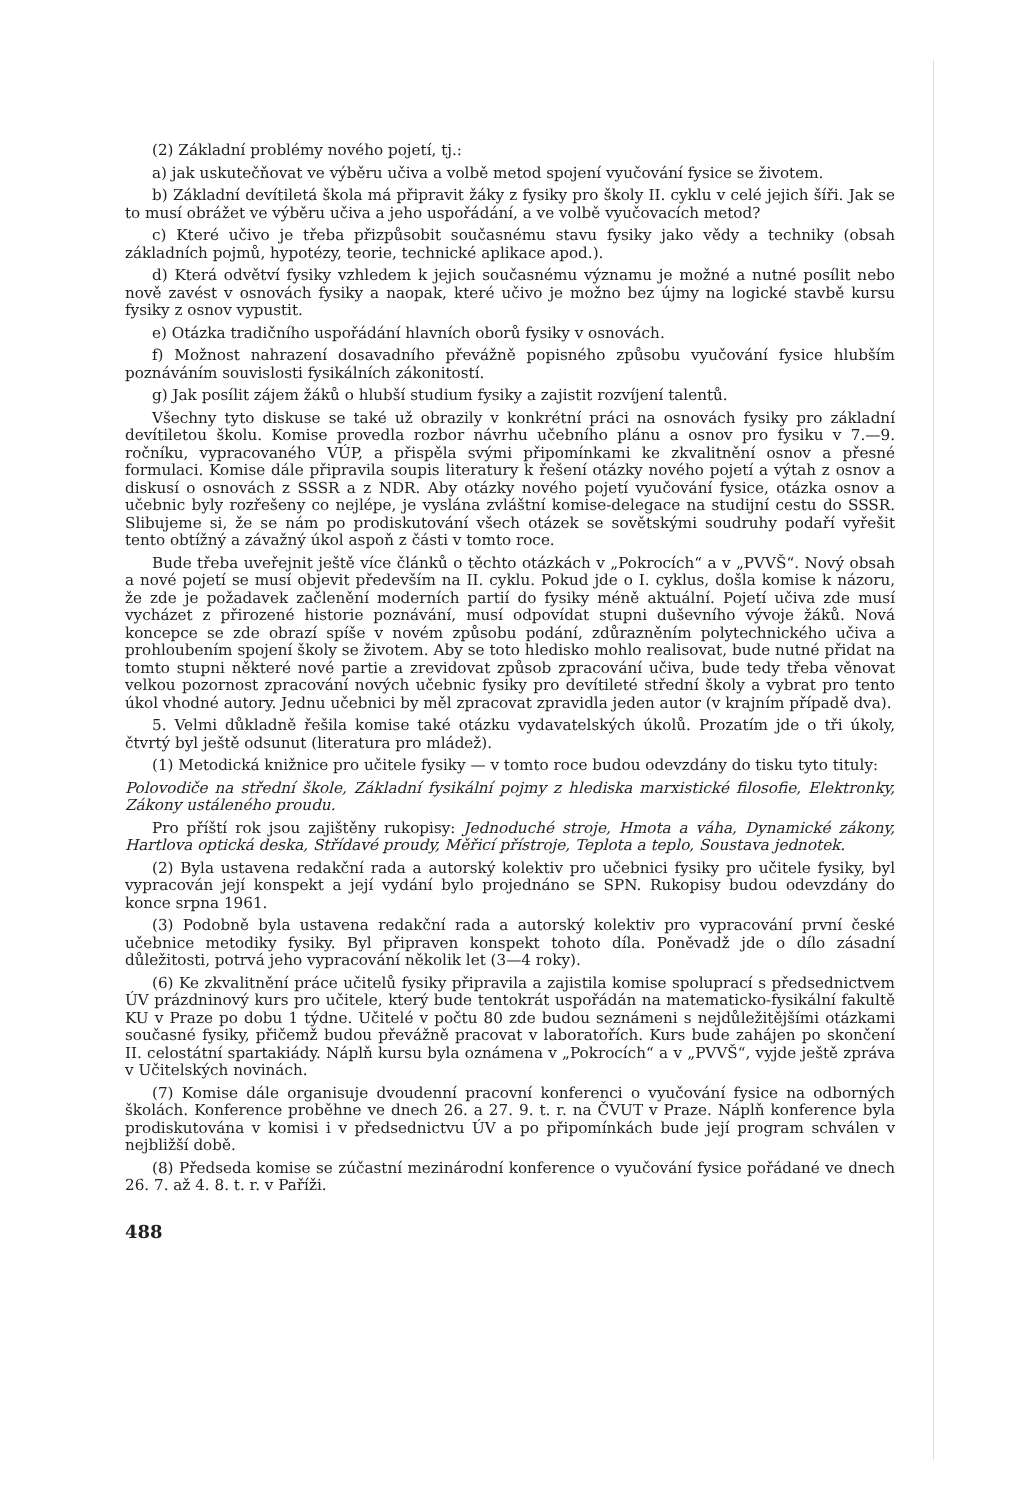(2) Základní problémy nového pojetí, tj.:
a) jak uskutečňovat ve výběru učiva a volbě metod spojení vyučování fysice se životem.
b) Základní devítiletá škola má připravit žáky z fysiky pro školy II. cyklu v celé jejich šíři. Jak se to musí obrážet ve výběru učiva a jeho uspořádání, a ve volbě vyučovacích metod?
c) Které učivo je třeba přizpůsobit současnému stavu fysiky jako vědy a techniky (obsah základních pojmů, hypotézy, teorie, technické aplikace apod.).
d) Která odvětví fysiky vzhledem k jejich současnému významu je možné a nutné posílit nebo nově zavést v osnovách fysiky a naopak, které učivo je možno bez újmy na logické stavbě kursu fysiky z osnov vypustit.
e) Otázka tradičního uspořádání hlavních oborů fysiky v osnovách.
f) Možnost nahrazení dosavadního převážně popisného způsobu vyučování fysice hlubším poznáváním souvislosti fysikálních zákonitostí.
g) Jak posílit zájem žáků o hlubší studium fysiky a zajistit rozvíjení talentů.
Všechny tyto diskuse se také už obrazily v konkrétní práci na osnovách fysiky pro základní devítiletou školu. Komise provedla rozbor návrhu učebního plánu a osnov pro fysiku v 7.—9. ročníku, vypracovaného VÚP, a přispěla svými připomínkami ke zkvalitnění osnov a přesné formulaci. Komise dále připravila soupis literatury k řešení otázky nového pojetí a výtah z osnov a diskusí o osnovách z SSSR a z NDR. Aby otázky nového pojetí vyučování fysice, otázka osnov a učebnic byly rozřešeny co nejlépe, je vyslána zvláštní komise-delegace na studijní cestu do SSSR. Slibujeme si, že se nám po prodiskutování všech otázek se sovětskými soudruhy podaří vyřešit tento obtížný a závažný úkol aspoň z části v tomto roce.
Bude třeba uveřejnit ještě více článků o těchto otázkách v „Pokrocích“ a v „PVVŠ“. Nový obsah a nové pojetí se musí objevit především na II. cyklu. Pokud jde o I. cyklus, došla komise k názoru, že zde je požadavek začlenění moderních partií do fysiky méně aktuální. Pojetí učiva zde musí vycházet z přirozené historie poznávání, musí odpovídat stupni duševního vývoje žáků. Nová koncepce se zde obrazí spíše v novém způsobu podání, zdůrazněním polytechnického učiva a prohloubením spojení školy se životem. Aby se toto hledisko mohlo realisovat, bude nutné přidat na tomto stupni některé nové partie a zrevidovat způsob zpracování učiva, bude tedy třeba věnovat velkou pozornost zpracování nových učebnic fysiky pro devítileté střední školy a vybrat pro tento úkol vhodné autory. Jednu učebnici by měl zpracovat zpravidla jeden autor (v krajním případě dva).
5. Velmi důkladně řešila komise také otázku vydavatelských úkolů. Prozatím jde o tři úkoly, čtvrtý byl ještě odsunut (literatura pro mládež).
(1) Metodická knižnice pro učitele fysiky — v tomto roce budou odevzdány do tisku tyto tituly:
Polovodiče na střední škole, Základní fysikální pojmy z hlediska marxistické filosofie, Elektronky, Zákony ustáleného proudu.
Pro příští rok jsou zajištěny rukopisy: Jednoduché stroje, Hmota a váha, Dynamické zákony, Hartlova optická deska, Střídavé proudy, Měřicí přístroje, Teplota a teplo, Soustava jednotek.
(2) Byla ustavena redakční rada a autorský kolektiv pro učebnici fysiky pro učitele fysiky, byl vypracován její konspekt a její vydání bylo projednáno se SPN. Rukopisy budou odevzdány do konce srpna 1961.
(3) Podobně byla ustavena redakční rada a autorský kolektiv pro vypracování první české učebnice metodiky fysiky. Byl připraven konspekt tohoto díla. Poněvadž jde o dílo zásadní důležitosti, potrvá jeho vypracování několik let (3—4 roky).
(6) Ke zkvalitnění práce učitelů fysiky připravila a zajistila komise spoluprací s předsednictvem ÚV prázdninový kurs pro učitele, který bude tentokrát uspořádán na matematicko-fysikální fakultě KU v Praze po dobu 1 týdne. Učitelé v počtu 80 zde budou seznámeni s nejdůležitějšími otázkami současné fysiky, přičemž budou převážně pracovat v laboratořích. Kurs bude zahájen po skončení II. celostátní spartakiády. Náplň kursu byla oznámena v „Pokrocích“ a v „PVVŠ“, vyjde ještě zpráva v Učitelských novinách.
(7) Komise dále organisuje dvoudenní pracovní konferenci o vyučování fysice na odborných školách. Konference proběhne ve dnech 26. a 27. 9. t. r. na ČVUT v Praze. Náplň konference byla prodiskutována v komisi i v předsednictvu ÚV a po připomínkách bude její program schválen v nejbližší době.
(8) Předseda komise se zúčastní mezinárodní konference o vyučování fysice pořádané ve dnech 26. 7. až 4. 8. t. r. v Paříži.
488